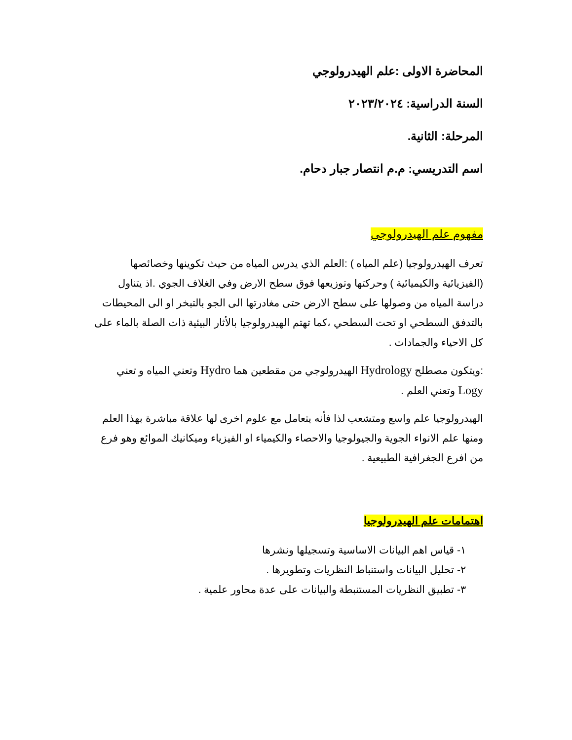المحاضرة الاولى :علم الهيدرولوجي
السنة الدراسية: ٢٠٢٣/٢٠٢٤
المرحلة: الثانية.
اسم التدريسي: م.م انتصار جبار دحام.
مفهوم علم الهيدرولوجي
تعرف الهيدرولوجيا (علم المياه ) :العلم الذي يدرس المياه من حيث تكوينها وخصائصها (الفيزيائية والكيميائية ) وحركتها وتوزيعها فوق سطح الارض وفي الغلاف الجوي .اذ يتناول دراسة المياه من وصولها على سطح الارض حتى مغادرتها الى الجو بالتبخر او الى المحيطات بالتدفق السطحي او تحت السطحي ،كما تهتم الهيدرولوجيا بالأثار البيئية ذات الصلة بالماء على كل الاحياء والجمادات .
:ويتكون مصطلح Hydrology الهيدرولوجي من مقطعين هما Hydro وتعني المياه و تعني Logy وتعني العلم .
الهيدرولوجيا علم واسع ومتشعب لذا فأنه يتعامل مع علوم اخرى لها علاقة مباشرة بهذا العلم ومنها علم الانواء الجوية والجيولوجيا والاحصاء والكيمياء او الفيزياء وميكانيك الموائع وهو فرع من افرع الجغرافية الطبيعية .
اهتمامات علم الهيدرولوجيا
١- قياس اهم البيانات الاساسية وتسجيلها ونشرها
٢- تحليل البيانات واستنباط النظريات وتطويرها .
٣- تطبيق النظريات المستنبطة والبيانات على عدة محاور علمية .